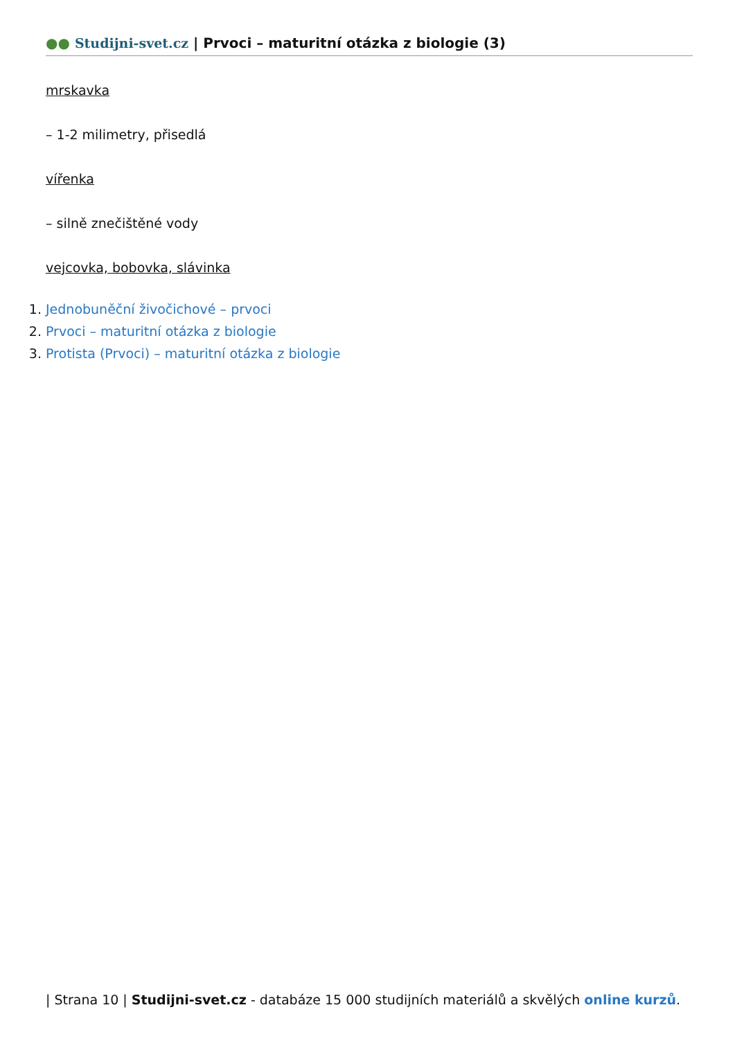●● Studijni-svet.cz | Prvoci – maturitní otázka z biologie (3)
mrskavka
– 1-2 milimetry, přisedlá
vířenka
– silně znečištěné vody
vejcovka, bobovka, slávinka
1. Jednobuněční živočichové – prvoci
2. Prvoci – maturitní otázka z biologie
3. Protista (Prvoci) – maturitní otázka z biologie
| Strana 10 | Studijni-svet.cz - databáze 15 000 studijních materiálů a skvělých online kurzů.